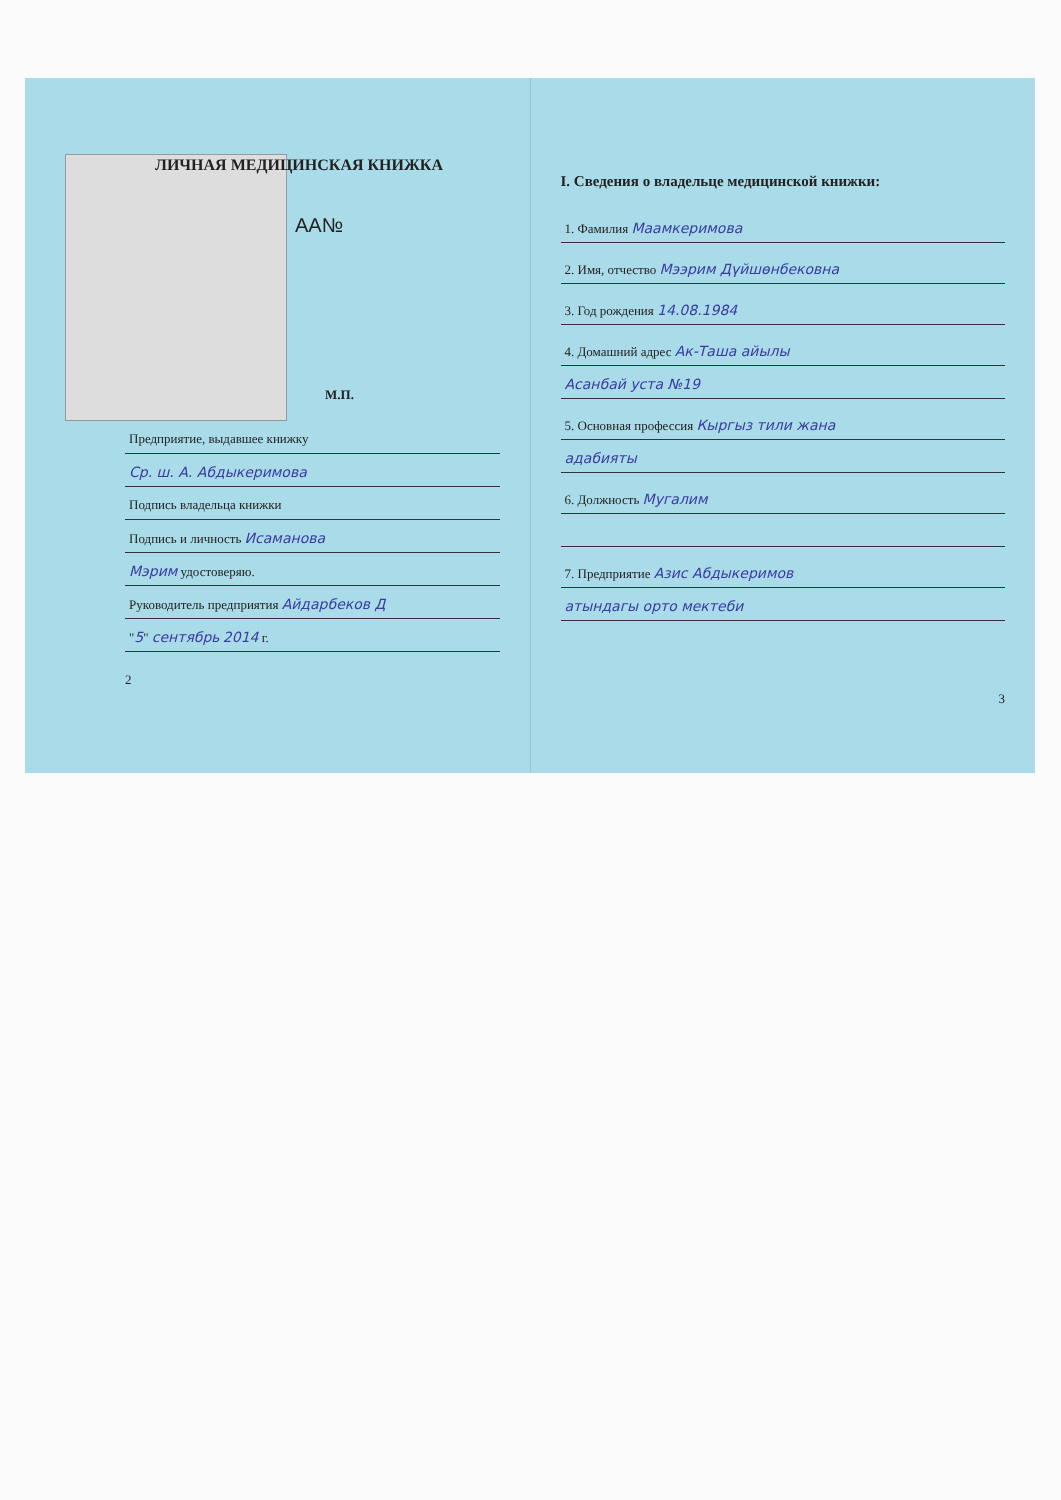ЛИЧНАЯ МЕДИЦИНСКАЯ КНИЖКА
AA№
М.П.
Предприятие, выдавшее книжку
Ср. ш. А. Абдыкеримова
Подпись владельца книжки
Подпись и личность Исаманова
Мэрим удостоверяю.
Руководитель предприятия Айдарбеков Д
"5" сентябрь 2014 г.
2
I. Сведения о владельце медицинской книжки:
1. Фамилия Маамкеримова
2. Имя, отчество Мээрим Дүйшөнбековна
3. Год рождения 14.08.1984
4. Домашний адрес Ак-Таша айылы
Асанбай уста №19
5. Основная профессия Кыргыз тили жана
адабияты
6. Должность Мугалим
7. Предприятие Азис Абдыкеримов
атындагы орто мектеби
3